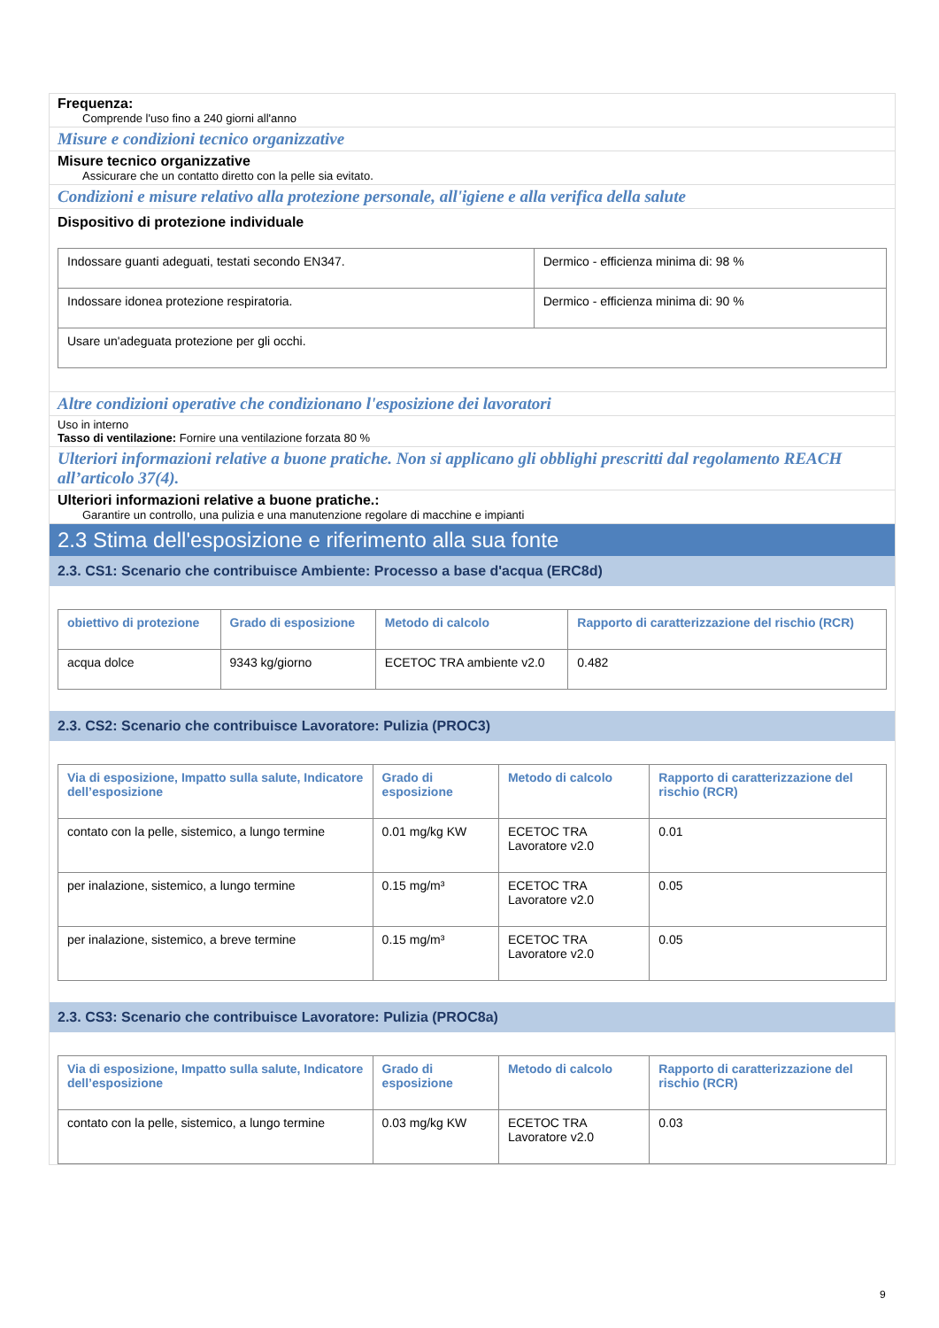Frequenza:
Comprende l'uso fino a 240 giorni all'anno
Misure e condizioni tecnico organizzative
Misure tecnico organizzative
Assicurare che un contatto diretto con la pelle sia evitato.
Condizioni e misure relativo alla protezione personale, all'igiene e alla verifica della salute
Dispositivo di protezione individuale
| Indossare guanti adeguati, testati secondo EN347. | Dermico - efficienza minima di: 98 % |
| Indossare idonea protezione respiratoria. | Dermico - efficienza minima di: 90 % |
| Usare un'adeguata protezione per gli occhi. | |
Altre condizioni operative che condizionano l'esposizione dei lavoratori
Uso in interno
Tasso di ventilazione: Fornire una ventilazione forzata 80 %
Ulteriori informazioni relative a buone pratiche. Non si applicano gli obblighi prescritti dal regolamento REACH all’articolo 37(4).
Ulteriori informazioni relative a buone pratiche.:
Garantire un controllo, una pulizia e una manutenzione regolare di macchine e impianti
2.3 Stima dell'esposizione e riferimento alla sua fonte
2.3. CS1: Scenario che contribuisce Ambiente: Processo a base d'acqua (ERC8d)
| obiettivo di protezione | Grado di esposizione | Metodo di calcolo | Rapporto di caratterizzazione del rischio (RCR) |
| --- | --- | --- | --- |
| acqua dolce | 9343 kg/giorno | ECETOC TRA ambiente v2.0 | 0.482 |
2.3. CS2: Scenario che contribuisce Lavoratore: Pulizia (PROC3)
| Via di esposizione, Impatto sulla salute, Indicatore dell’esposizione | Grado di esposizione | Metodo di calcolo | Rapporto di caratterizzazione del rischio (RCR) |
| --- | --- | --- | --- |
| contato con la pelle, sistemico, a lungo termine | 0.01 mg/kg KW | ECETOC TRA Lavoratore v2.0 | 0.01 |
| per inalazione, sistemico, a lungo termine | 0.15 mg/m³ | ECETOC TRA Lavoratore v2.0 | 0.05 |
| per inalazione, sistemico, a breve termine | 0.15 mg/m³ | ECETOC TRA Lavoratore v2.0 | 0.05 |
2.3. CS3: Scenario che contribuisce Lavoratore: Pulizia (PROC8a)
| Via di esposizione, Impatto sulla salute, Indicatore dell’esposizione | Grado di esposizione | Metodo di calcolo | Rapporto di caratterizzazione del rischio (RCR) |
| --- | --- | --- | --- |
| contato con la pelle, sistemico, a lungo termine | 0.03 mg/kg KW | ECETOC TRA Lavoratore v2.0 | 0.03 |
9